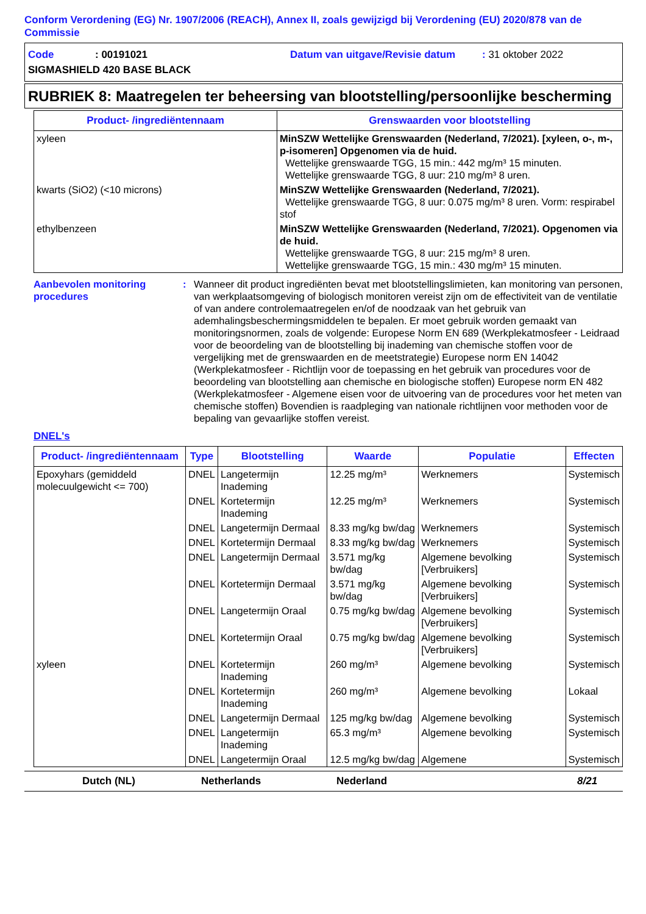Conform Verordening (EG) Nr. 1907/2006 (REACH), Annex II, zoals gewijzigd bij Verordening (EU) 2020/878 van de Commissie
Code: 00191021 Datum van uitgave/Revisie datum: 31 oktober 2022
SIGMASHIELD 420 BASE BLACK
RUBRIEK 8: Maatregelen ter beheersing van blootstelling/persoonlijke bescherming
| Product- /ingrediëntennaam | Grenswaarden voor blootstelling |
| --- | --- |
| xyleen | MinSZW Wettelijke Grenswaarden (Nederland, 7/2021). [xyleen, o-, m-, p-isomeren] Opgenomen via de huid. Wettelijke grenswaarde TGG, 15 min.: 442 mg/m³ 15 minuten. Wettelijke grenswaarde TGG, 8 uur: 210 mg/m³ 8 uren. |
| kwarts (SiO2) (<10 microns) | MinSZW Wettelijke Grenswaarden (Nederland, 7/2021). Wettelijke grenswaarde TGG, 8 uur: 0.075 mg/m³ 8 uren. Vorm: respirabel stof |
| ethylbenzeen | MinSZW Wettelijke Grenswaarden (Nederland, 7/2021). Opgenomen via de huid. Wettelijke grenswaarde TGG, 8 uur: 215 mg/m³ 8 uren. Wettelijke grenswaarde TGG, 15 min.: 430 mg/m³ 15 minuten. |
Aanbevolen monitoring procedures
: Wanneer dit product ingrediënten bevat met blootstellingslimieten, kan monitoring van personen, van werkplaatsomgeving of biologisch monitoren vereist zijn om de effectiviteit van de ventilatie of van andere controlemaatregelen en/of de noodzaak van het gebruik van ademhalingsbeschermingsmiddelen te bepalen. Er moet gebruik worden gemaakt van monitoringsnormen, zoals de volgende: Europese Norm EN 689 (Werkplekatmosfeer - Leidraad voor de beoordeling van de blootstelling bij inademing van chemische stoffen voor de vergelijking met de grenswaarden en de meetstrategie) Europese norm EN 14042 (Werkplekatmosfeer - Richtlijn voor de toepassing en het gebruik van procedures voor de beoordeling van blootstelling aan chemische en biologische stoffen) Europese norm EN 482 (Werkplekatmosfeer - Algemene eisen voor de uitvoering van de procedures voor het meten van chemische stoffen) Bovendien is raadpleging van nationale richtlijnen voor methoden voor de bepaling van gevaarlijke stoffen vereist.
DNEL's
| Product- /ingrediëntennaam | Type | Blootstelling | Waarde | Populatie | Effecten |
| --- | --- | --- | --- | --- | --- |
| Epoxyhars (gemiddeld molecuulgewicht <= 700) | DNEL | Langetermijn Inademing | 12.25 mg/m³ | Werknemers | Systemisch |
| | DNEL | Kortetermijn Inademing | 12.25 mg/m³ | Werknemers | Systemisch |
| | DNEL | Langetermijn Dermaal | 8.33 mg/kg bw/dag | Werknemers | Systemisch |
| | DNEL | Kortetermijn Dermaal | 8.33 mg/kg bw/dag | Werknemers | Systemisch |
| | DNEL | Langetermijn Dermaal | 3.571 mg/kg bw/dag | Algemene bevolking [Verbruikers] | Systemisch |
| | DNEL | Kortetermijn Dermaal | 3.571 mg/kg bw/dag | Algemene bevolking [Verbruikers] | Systemisch |
| | DNEL | Langetermijn Oraal | 0.75 mg/kg bw/dag | Algemene bevolking [Verbruikers] | Systemisch |
| | DNEL | Kortetermijn Oraal | 0.75 mg/kg bw/dag | Algemene bevolking [Verbruikers] | Systemisch |
| xyleen | DNEL | Kortetermijn Inademing | 260 mg/m³ | Algemene bevolking | Systemisch |
| | DNEL | Kortetermijn Inademing | 260 mg/m³ | Algemene bevolking | Lokaal |
| | DNEL | Langetermijn Dermaal | 125 mg/kg bw/dag | Algemene bevolking | Systemisch |
| | DNEL | Langetermijn Inademing | 65.3 mg/m³ | Algemene bevolking | Systemisch |
| | DNEL | Langetermijn Oraal | 12.5 mg/kg bw/dag | Algemene | Systemisch |
Dutch (NL) Netherlands Nederland 8/21